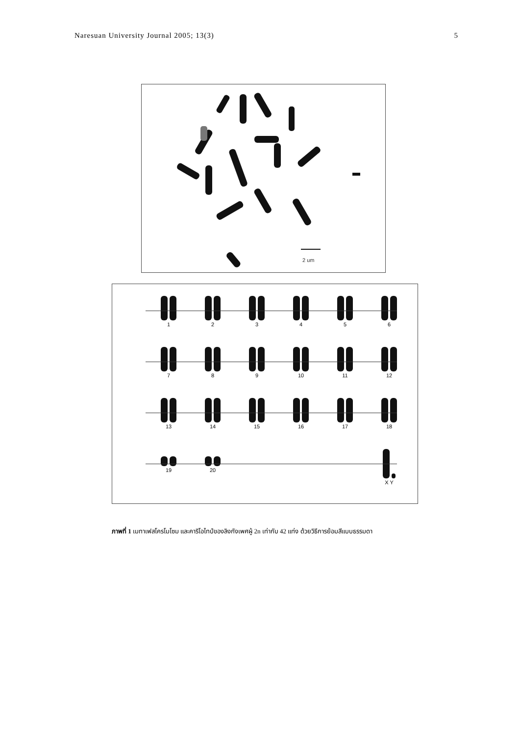Naresuan University Journal 2005; 13(3) 5
2 um
1
2
3
4
5
6
7
8
9
10
11
12
13
14
15
16
17
18
19
20
X Y
ภาพที่ 1 เมทาเฟสโครโมโซม และคาริโอไทป์ของลิงกังเพศผู้ 2n เท่ากับ 42 แท่ง ด้วยวิธีการย้อมสีแบบธรรมดา